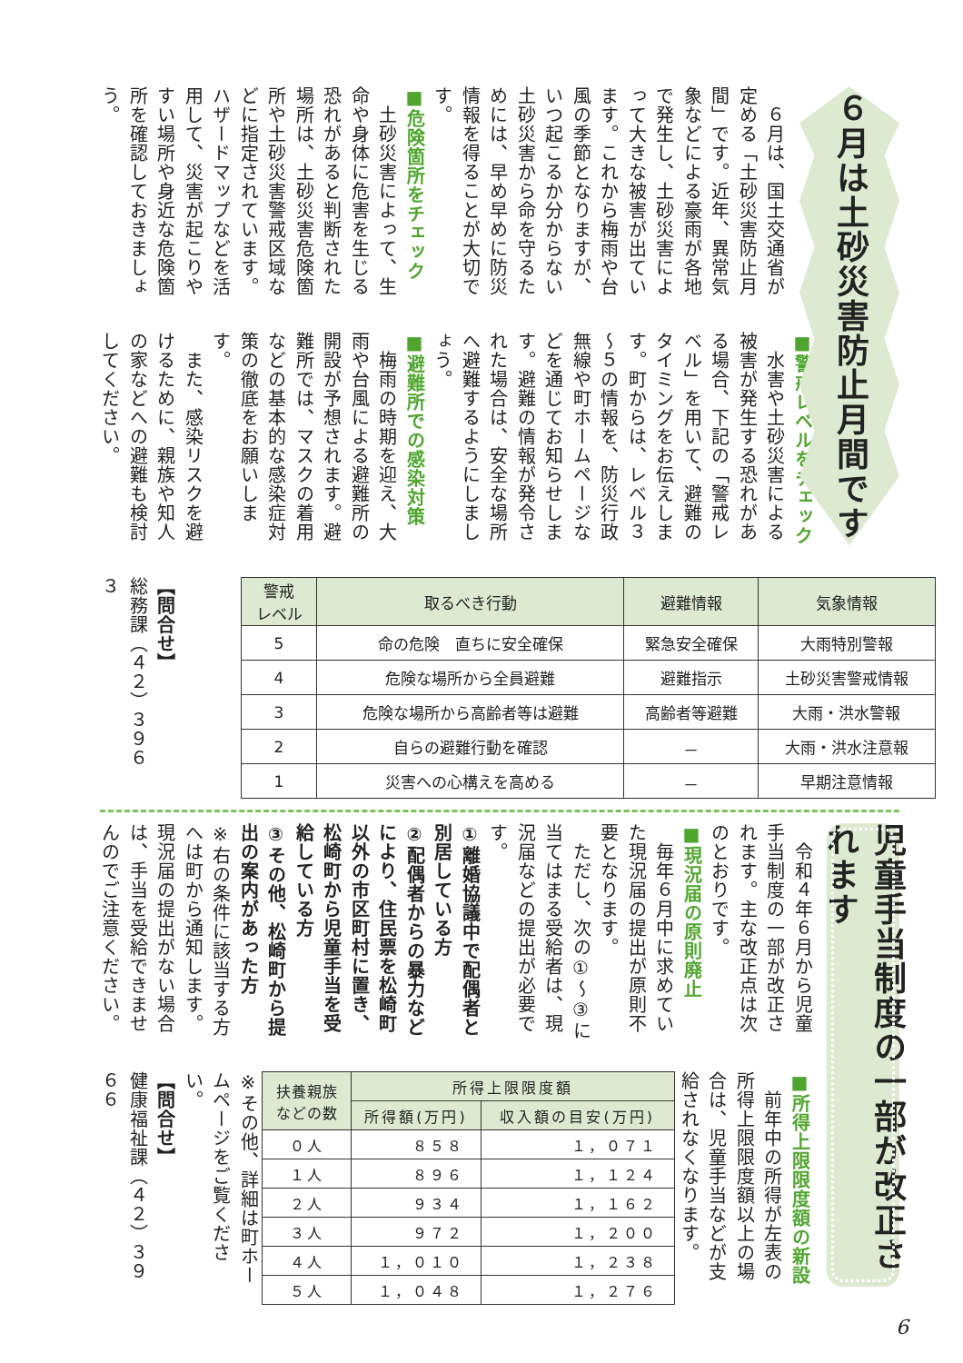６月は土砂災害防止月間です
　６月は、国土交通省が定める「土砂災害防止月間」です。近年、異常気象などによる豪雨が各地で発生し、土砂災害によって大きな被害が出ています。これから梅雨や台風の季節となりますが、いつ起こるか分からない土砂災害から命を守るためには、早め早めに防災情報を得ることが大切です。
■危険箇所をチェック
　土砂災害によって、生命や身体に危害を生じる恐れがあると判断された場所は、土砂災害危険箇所や土砂災害警戒区域などに指定されています。ハザードマップなどを活用して、災害が起こりやすい場所や身近な危険箇所を確認しておきましょう。
■警戒レベルをチェック
　水害や土砂災害による被害が発生する恐れがある場合、下記の「警戒レベル」を用いて、避難のタイミングをお伝えします。町からは、レベル３～５の情報を、防災行政無線や町ホームページなどを通じてお知らせします。避難の情報が発令された場合は、安全な場所へ避難するようにしましょう。
■避難所での感染対策
　梅雨の時期を迎え、大雨や台風による避難所の開設が予想されます。避難所では、マスクの着用などの基本的な感染症対策の徹底をお願いします。
　また、感染リスクを避けるために、親族や知人の家などへの避難も検討してください。
| 警戒 レベル | 取るべき行動 | 避難情報 | 気象情報 |
| --- | --- | --- | --- |
| 5 | 命の危険 直ちに安全確保 | 緊急安全確保 | 大雨特別警報 |
| 4 | 危険な場所から全員避難 | 避難指示 | 土砂災害警戒情報 |
| 3 | 危険な場所から高齢者等は避難 | 高齢者等避難 | 大雨・洪水警報 |
| 2 | 自らの避難行動を確認 | － | 大雨・洪水注意報 |
| 1 | 災害への心構えを高める | － | 早期注意情報 |
【問合せ】
総務課（４２）３９６３
児童手当制度の一部が改正されます
　令和４年６月から児童手当制度の一部が改正されます。主な改正点は次のとおりです。
■現況届の原則廃止
　毎年６月中に求めていた現況届の提出が原則不要となります。
　ただし、次の①～③に当てはまる受給者は、現況届などの提出が必要です。
①離婚協議中で配偶者と別居している方
②配偶者からの暴力などにより、住民票を松崎町以外の市区町村に置き、松崎町から児童手当を受給している方
③その他、松崎町から提出の案内があった方
※右の条件に該当する方へは町から通知します。現況届の提出がない場合は、手当を受給できませんのでご注意ください。
■所得上限限度額の新設
　前年中の所得が左表の所得上限限度額以上の場合は、児童手当などが支給されなくなります。
| 扶養親族 などの数 | 所得上限限度額 | |
| --- | --- | --- |
| | 所得額(万円) | 収入額の目安(万円) |
| ０人 | ８５８ | １，０７１ |
| １人 | ８９６ | １，１２４ |
| ２人 | ９３４ | １，１６２ |
| ３人 | ９７２ | １，２００ |
| ４人 | １，０１０ | １，２３８ |
| ５人 | １，０４８ | １，２７６ |
※その他、詳細は町ホームページをご覧ください。
【問合せ】
健康福祉課（４２）３９６６
6